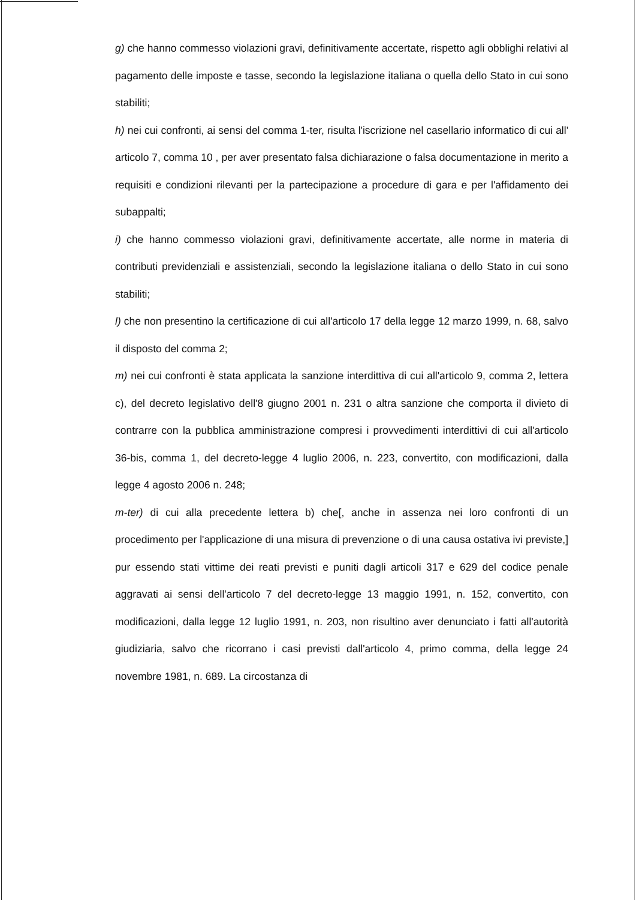g) che hanno commesso violazioni gravi, definitivamente accertate, rispetto agli obblighi relativi al pagamento delle imposte e tasse, secondo la legislazione italiana o quella dello Stato in cui sono stabiliti;
h) nei cui confronti, ai sensi del comma 1-ter, risulta l'iscrizione nel casellario informatico di cui all' articolo 7, comma 10 , per aver presentato falsa dichiarazione o falsa documentazione in merito a requisiti e condizioni rilevanti per la partecipazione a procedure di gara e per l'affidamento dei subappalti;
i) che hanno commesso violazioni gravi, definitivamente accertate, alle norme in materia di contributi previdenziali e assistenziali, secondo la legislazione italiana o dello Stato in cui sono stabiliti;
l) che non presentino la certificazione di cui all'articolo 17 della legge 12 marzo 1999, n. 68, salvo il disposto del comma 2;
m) nei cui confronti è stata applicata la sanzione interdittiva di cui all'articolo 9, comma 2, lettera c), del decreto legislativo dell'8 giugno 2001 n. 231 o altra sanzione che comporta il divieto di contrarre con la pubblica amministrazione compresi i provvedimenti interdittivi di cui all'articolo 36-bis, comma 1, del decreto-legge 4 luglio 2006, n. 223, convertito, con modificazioni, dalla legge 4 agosto 2006 n. 248;
m-ter) di cui alla precedente lettera b) che[, anche in assenza nei loro confronti di un procedimento per l'applicazione di una misura di prevenzione o di una causa ostativa ivi previste,] pur essendo stati vittime dei reati previsti e puniti dagli articoli 317 e 629 del codice penale aggravati ai sensi dell'articolo 7 del decreto-legge 13 maggio 1991, n. 152, convertito, con modificazioni, dalla legge 12 luglio 1991, n. 203, non risultino aver denunciato i fatti all'autorità giudiziaria, salvo che ricorrano i casi previsti dall'articolo 4, primo comma, della legge 24 novembre 1981, n. 689. La circostanza di